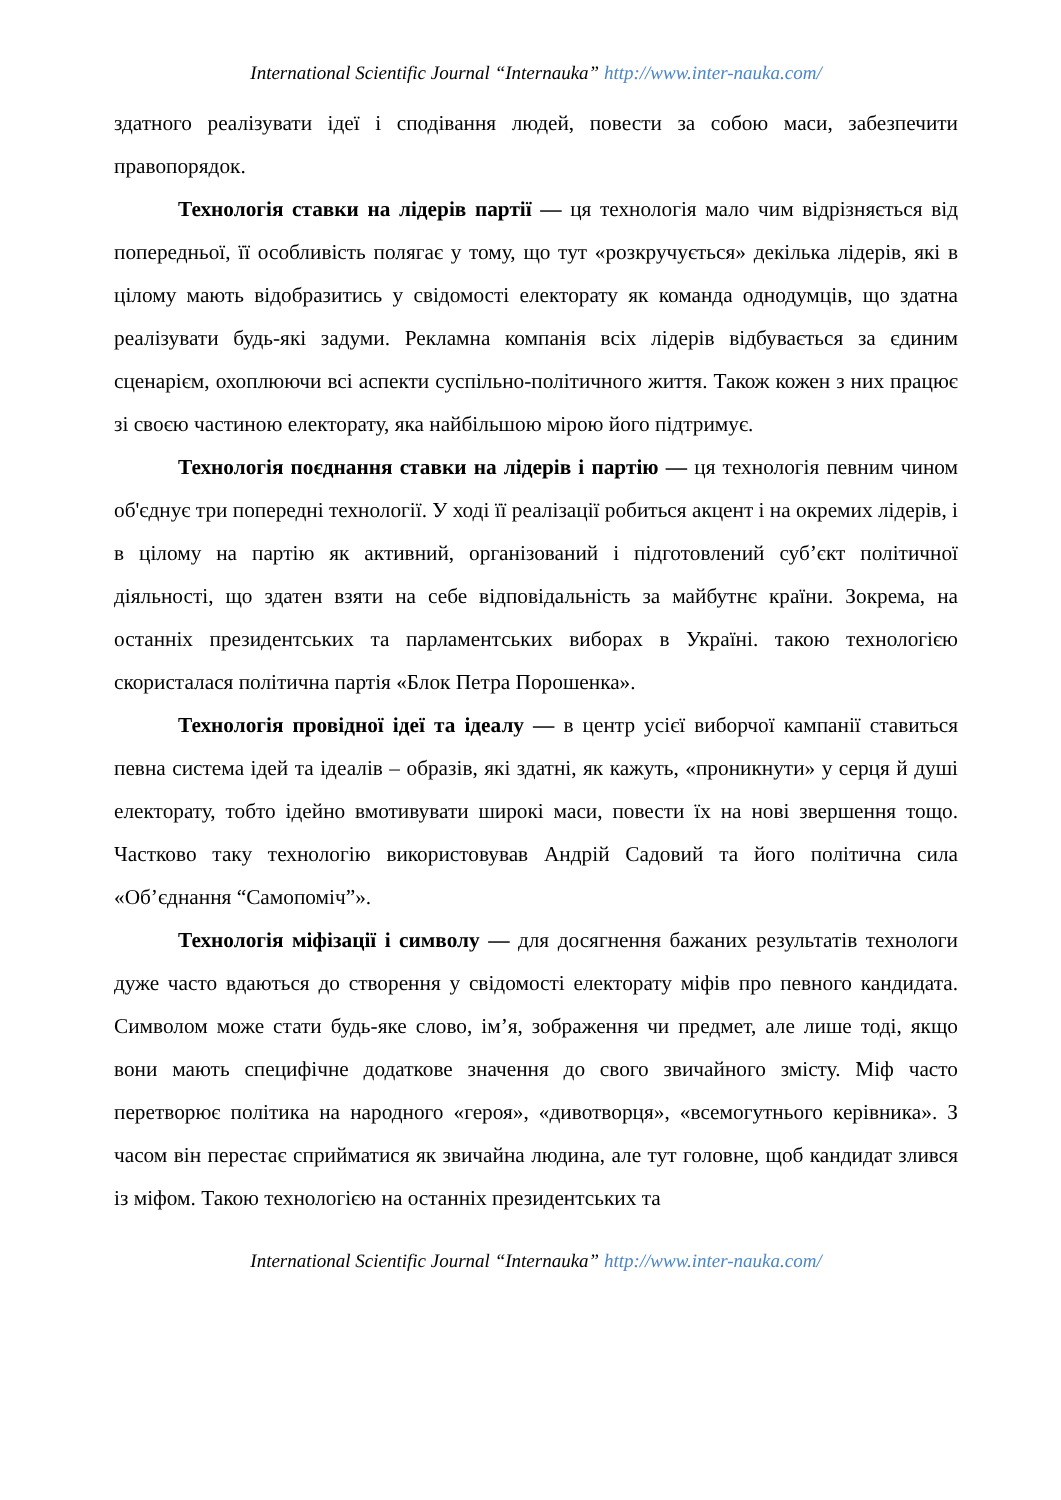International Scientific Journal “Internauka” http://www.inter-nauka.com/
здатного реалізувати ідеї і сподівання людей, повести за собою маси, забезпечити правопорядок.
Технологія ставки на лідерів партії — ця технологія мало чим відрізняється від попередньої, її особливість полягає у тому, що тут «розкручується» декілька лідерів, які в цілому мають відобразитись у свідомості електорату як команда однодумців, що здатна реалізувати будь-які задуми. Рекламна компанія всіх лідерів відбувається за єдиним сценарієм, охоплюючи всі аспекти суспільно-політичного життя. Також кожен з них працює зі своєю частиною електорату, яка найбільшою мірою його підтримує.
Технологія поєднання ставки на лідерів і партію — ця технологія певним чином об'єднує три попередні технології. У ході її реалізації робиться акцент і на окремих лідерів, і в цілому на партію як активний, організований і підготовлений суб’єкт політичної діяльності, що здатен взяти на себе відповідальність за майбутнє країни. Зокрема, на останніх президентських та парламентських виборах в Україні. такою технологією скористалася політична партія «Блок Петра Порошенка».
Технологія провідної ідеї та ідеалу — в центр усієї виборчої кампанії ставиться певна система ідей та ідеалів – образів, які здатні, як кажуть, «проникнути» у серця й душі електорату, тобто ідейно вмотивувати широкі маси, повести їх на нові звершення тощо. Частково таку технологію використовував Андрій Садовий та його політична сила «Об’єднання “Самопоміч”».
Технологія міфізації і символу — для досягнення бажаних результатів технологи дуже часто вдаються до створення у свідомості електорату міфів про певного кандидата. Символом може стати будь-яке слово, ім’я, зображення чи предмет, але лише тоді, якщо вони мають специфічне додаткове значення до свого звичайного змісту. Міф часто перетворює політика на народного «героя», «дивотворця», «всемогутнього керівника». З часом він перестає сприйматися як звичайна людина, але тут головне, щоб кандидат злився із міфом. Такою технологією на останніх президентських та
International Scientific Journal “Internauka” http://www.inter-nauka.com/